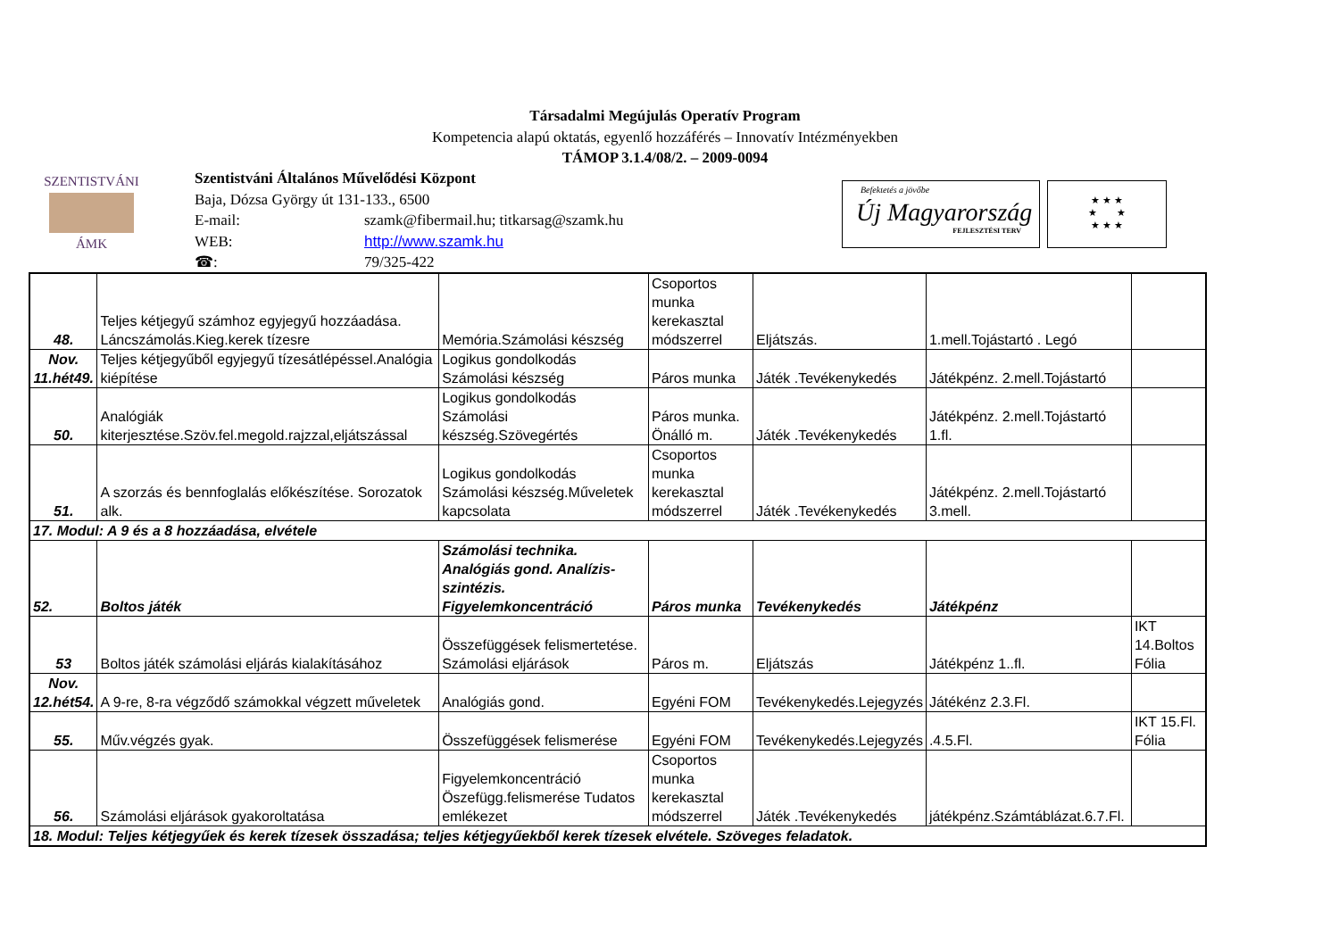Társadalmi Megújulás Operatív Program
Kompetencia alapú oktatás, egyenlő hozzáférés – Innovatív Intézményekben
TÁMOP 3.1.4/08/2. – 2009-0094
SZENTISTVÁNI
ÁMK
Szentistváni Általános Művelődési Központ
Baja, Dózsa György út 131-133., 6500
E-mail: szamk@fibermail.hu; titkarsag@szamk.hu
WEB: http://www.szamk.hu
☎: 79/325-422
Befektetés a jövőbe
Új Magyarország
FEJLESZTÉSI TERV
★ ★ ★
★ ★
★ ★ ★
| 48. | Teljes kétjegyű számhoz egyjegyű hozzáadása. Láncszámolás.Kieg.kerek tízesre | Memória.Számolási készség | Csoportos munka kerekasztal módszerrel | Eljátszás. | 1.mell.Tojástartó . Legó | |
| Nov. 11.hét49. | Teljes kétjegyűből egyjegyű tízesátlépéssel.Analógia kiépítése | Logikus gondolkodás Számolási készség | Páros munka | Játék .Tevékenykedés | Játékpénz. 2.mell.Tojástartó | |
| 50. | Analógiák kiterjesztése.Szöv.fel.megold.rajzzal,eljátszással | Logikus gondolkodás Számolási készség.Szövegértés | Páros munka. Önálló m. | Játék .Tevékenykedés | Játékpénz. 2.mell.Tojástartó 1.fl. | |
| 51. | A szorzás és bennfoglalás előkészítése. Sorozatok alk. | Logikus gondolkodás Számolási készség.Műveletek kapcsolata | Csoportos munka kerekasztal módszerrel | Játék .Tevékenykedés | Játékpénz. 2.mell.Tojástartó 3.mell. | |
| 17. Modul: A 9 és a 8 hozzáadása, elvétele | | | | | | |
| 52. | Boltos játék | Számolási technika. Analógiás gond. Analízis- szintézis. Figyelemkoncentráció | Páros munka | Tevékenykedés | Játékpénz | |
| 53 | Boltos játék számolási eljárás kialakításához | Összefüggések felismertetése. Számolási eljárások | Páros m. | Eljátszás | Játékpénz 1..fl. | IKT 14.Boltos Fólia |
| Nov. 12.hét54. | A 9-re, 8-ra végződő számokkal végzett műveletek | Analógiás gond. | Egyéni FOM | Tevékenykedés.Lejegyzés | Játékénz 2.3.Fl. | |
| 55. | Műv.végzés gyak. | Összefüggések felismerése | Egyéni FOM | Tevékenykedés.Lejegyzés | .4.5.Fl. | IKT 15.Fl. Fólia |
| 56. | Számolási eljárások gyakoroltatása | Figyelemkoncentráció Öszefügg.felismerése Tudatos emlékezet | Csoportos munka kerekasztal módszerrel | Játék .Tevékenykedés | játékpénz.Számtáblázat.6.7.Fl. | |
| 18. Modul: Teljes kétjegyűek és kerek tízesek összadása; teljes kétjegyűekből kerek tízesek elvétele. Szöveges feladatok. | | | | | | |